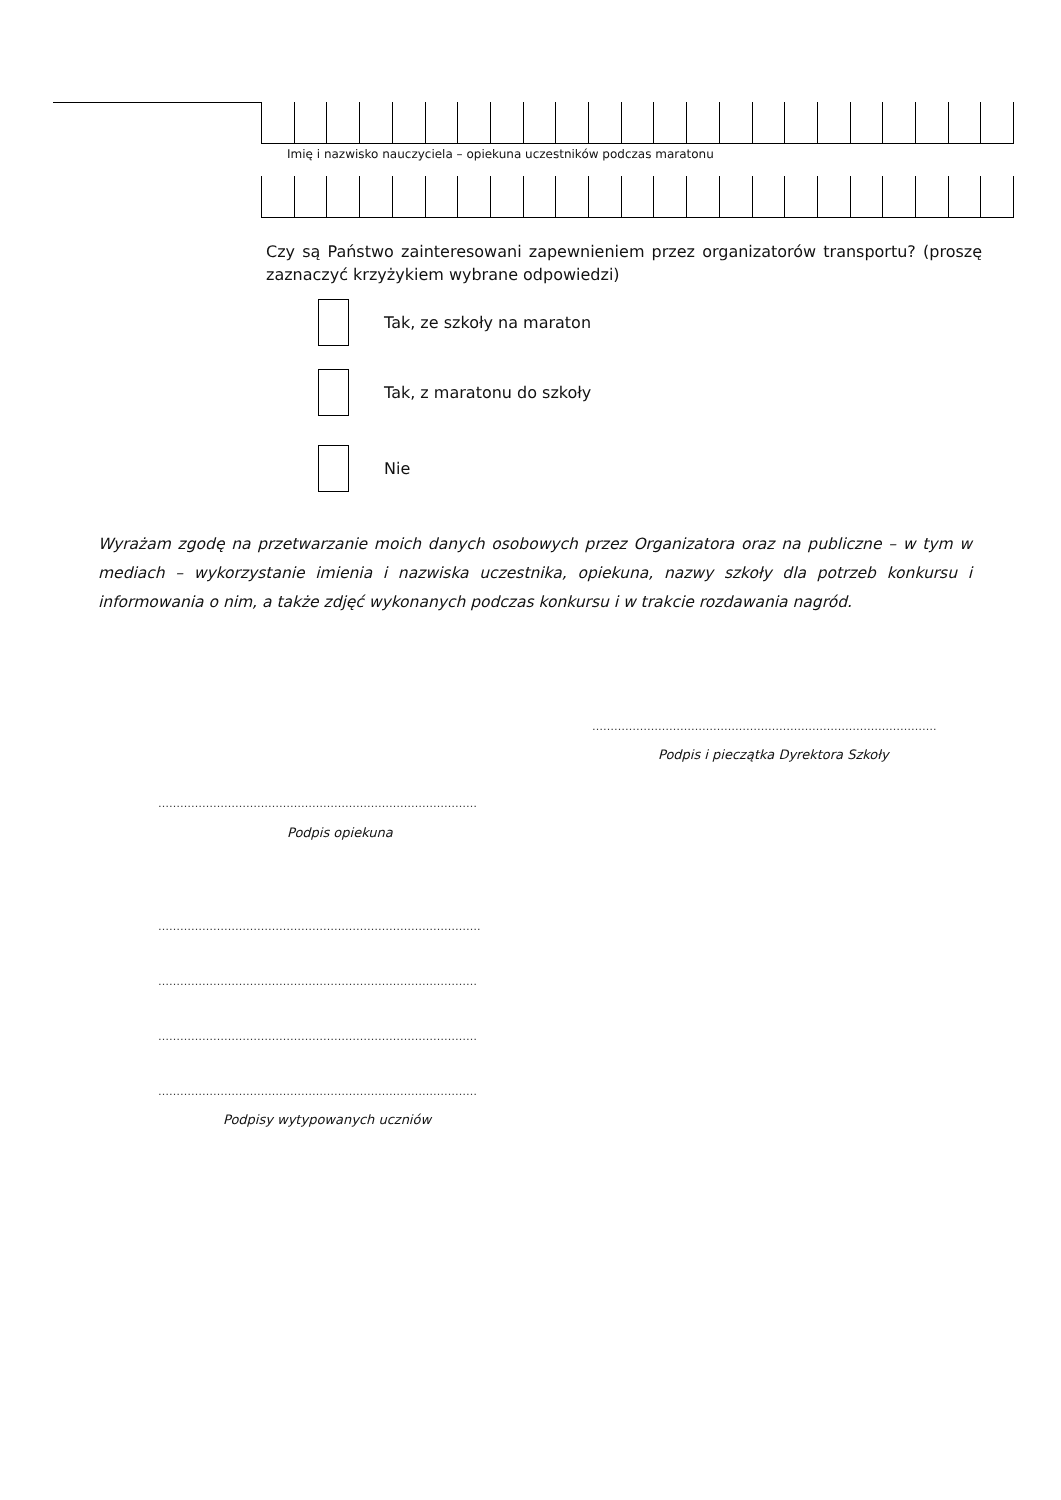Imię i nazwisko nauczyciela – opiekuna uczestników podczas maratonu
Czy są Państwo zainteresowani zapewnieniem przez organizatorów transportu? (proszę zaznaczyć krzyżykiem wybrane odpowiedzi)
Tak, ze szkoły na maraton
Tak, z maratonu do szkoły
Nie
Wyrażam zgodę na przetwarzanie moich danych osobowych przez Organizatora oraz na publiczne – w tym w mediach – wykorzystanie imienia i nazwiska uczestnika, opiekuna, nazwy szkoły dla potrzeb konkursu i informowania o nim, a także zdjęć wykonanych podczas konkursu i w trakcie rozdawania nagród.
………………………………………………………………………………….
Podpis i pieczątka Dyrektora Szkoły
……………………………………………………………………………
Podpis opiekuna
…………………………………………………………………………….
……………………………………………………………………………
……………………………………………………………………………
……………………………………………………………………………
Podpisy wytypowanych uczniów